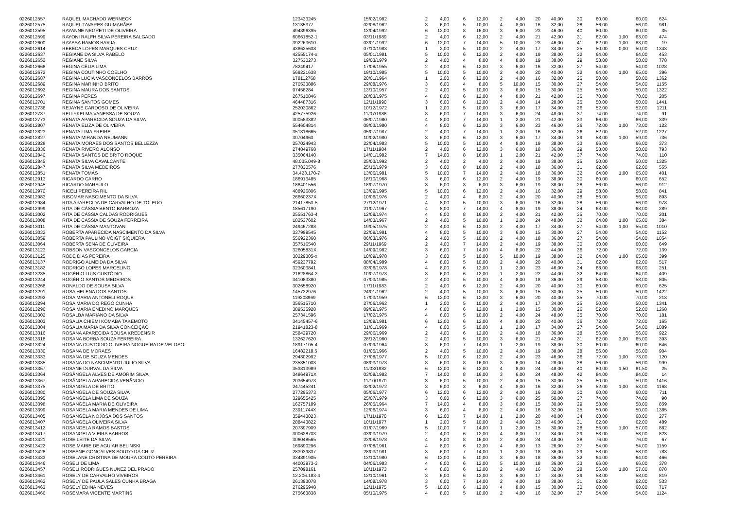| 0226012557 | RAQUEL MACHADO WERNECK | 123433245 | 15/02/1982 | 2 | 4,00 | 6 | 12,00 | 2 | 4,00 | 20 | 40,00 | 30 | 60,00 | | 60,00 | 624 |
| 0226012575 | RAQUEL TAVARES GUIMARÃES | 13135377 | 02/08/1962 | 3 | 6,00 | 5 | 10,00 | 4 | 8,00 | 16 | 32,00 | 28 | 56,00 | | 56,00 | 981 |
| 0226012595 | RAYANNE NEGRETI DE OLIVEIRA | 494896395 | 13/04/1992 | 6 | 12,00 | 8 | 16,00 | 3 | 6,00 | 23 | 46,00 | 40 | 80,00 | | 80,00 | 35 |
| 0226012599 | RAYONI RALFH SILVA PEREIRA SALGADO | 60661852-1 | 03/11/1989 | 2 | 4,00 | 6 | 12,00 | 2 | 4,00 | 21 | 42,00 | 31 | 62,00 | 1,00 | 63,00 | 474 |
| 0226012600 | RAYSSA RAMOS BARJA | 392263610 | 03/01/1992 | 6 | 12,00 | 7 | 14,00 | 5 | 10,00 | 23 | 46,00 | 41 | 82,00 | 1,00 | 83,00 | 19 |
| 0226012614 | REBECA LOPES MARQUES CRUZ | 438625638 | 07/10/1983 | 1 | 2,00 | 5 | 10,00 | 2 | 4,00 | 17 | 34,00 | 25 | 50,00 | 0,00 | 50,00 | 1343 |
| 0226012637 | REGIANE DA SILVA RABELO | 42555174-x | 05/01/1981 | 5 | 10,00 | 6 | 12,00 | 2 | 4,00 | 19 | 38,00 | 32 | 64,00 | | 64,00 | 453 |
| 0226012652 | REGIANE SILVA | 327530273 | 19/03/1979 | 2 | 4,00 | 4 | 8,00 | 4 | 8,00 | 19 | 38,00 | 29 | 58,00 | | 58,00 | 778 |
| 0226012668 | REGINA CÉLIA LIMA | 78249417 | 17/08/1955 | 2 | 4,00 | 6 | 12,00 | 3 | 6,00 | 16 | 32,00 | 27 | 54,00 | | 54,00 | 1028 |
| 0226012672 | REGINA COUTINHO COELHO | 569221638 | 19/10/1985 | 5 | 10,00 | 5 | 10,00 | 2 | 4,00 | 20 | 40,00 | 32 | 64,00 | 1,00 | 65,00 | 396 |
| 0226012687 | REGINA LUCIA VASCONCELOS BARROS | 178112768 | 20/01/1964 | 1 | 2,00 | 6 | 12,00 | 2 | 4,00 | 16 | 32,00 | 25 | 50,00 | | 50,00 | 1362 |
| 0226012689 | REGINA MARINHO BRITO | 270533886 | 29/08/1976 | 3 | 6,00 | 4 | 8,00 | 5 | 10,00 | 15 | 30,00 | 27 | 54,00 | | 54,00 | 1155 |
| 0226012692 | REGINA MAURA DOS SANTOS | 97458284 | 13/10/1957 | 2 | 4,00 | 5 | 10,00 | 3 | 6,00 | 15 | 30,00 | 25 | 50,00 | | 50,00 | 1322 |
| 0226012697 | REGINA PERES | 267510846 | 28/03/1975 | 4 | 8,00 | 6 | 12,00 | 4 | 8,00 | 21 | 42,00 | 35 | 70,00 | | 70,00 | 205 |
| 0226012701 | REGINA SANTOS GOMES | 464487316 | 12/11/1990 | 3 | 6,00 | 6 | 12,00 | 2 | 4,00 | 14 | 28,00 | 25 | 50,00 | | 50,00 | 1441 |
| 0226012736 | REJAYNE CARDOSO DE OLIVEIRA | 252030862 | 10/12/1972 | 1 | 2,00 | 5 | 10,00 | 3 | 6,00 | 17 | 34,00 | 26 | 52,00 | | 52,00 | 1211 |
| 0226012737 | RELLYKELMA VANESSA DE SOUZA | 425775926 | 11/07/1988 | 3 | 6,00 | 7 | 14,00 | 3 | 6,00 | 24 | 48,00 | 37 | 74,00 | | 74,00 | 91 |
| 0226012773 | RENATA APARECIDA SOUZA DA SILVA | 300583382 | 06/07/1980 | 4 | 8,00 | 7 | 14,00 | 1 | 2,00 | 21 | 42,00 | 33 | 66,00 | | 66,00 | 339 |
| 0226012807 | RENATA ELIZA DE OLIVEIRA | 554604814 | 09/03/1980 | 4 | 8,00 | 6 | 12,00 | 3 | 6,00 | 23 | 46,00 | 36 | 72,00 | 1,00 | 73,00 | 122 |
| 0226012823 | RENATA LIMA FREIRE | 351318665 | 05/07/1987 | 2 | 4,00 | 7 | 14,00 | 1 | 2,00 | 16 | 32,00 | 26 | 52,00 | | 52,00 | 1227 |
| 0226012827 | RENATA MIRANDA NEUMANN | 30704963 | 10/02/1980 | 3 | 6,00 | 6 | 12,00 | 3 | 6,00 | 17 | 34,00 | 29 | 58,00 | 1,00 | 59,00 | 736 |
| 0226012828 | RENATA MORAES DOS SANTOS BELLEZZA | 257024943 | 22/04/1983 | 5 | 10,00 | 5 | 10,00 | 4 | 8,00 | 19 | 38,00 | 33 | 66,00 | | 66,00 | 373 |
| 0226012836 | RENATA RIVERO ALONSO | 274849768 | 17/11/1984 | 2 | 4,00 | 6 | 12,00 | 3 | 6,00 | 18 | 36,00 | 29 | 58,00 | | 58,00 | 793 |
| 0226012840 | RENATA SANTOS DE BRITO ROQUE | 335064140 | 14/01/1982 | 7 | 14,00 | 8 | 16,00 | 1 | 2,00 | 21 | 42,00 | 37 | 74,00 | | 74,00 | 110 |
| 0226012845 | RENATA SILVA CAVALCANTE | 48.035.049-8 | 25/03/1992 | 2 | 4,00 | 2 | 4,00 | 2 | 4,00 | 19 | 38,00 | 25 | 50,00 | | 50,00 | 1325 |
| 0226012847 | RENATA SILVA MEDEIROS | 277830576 | 25/10/1979 | 3 | 6,00 | 8 | 16,00 | 2 | 4,00 | 18 | 36,00 | 31 | 62,00 | | 62,00 | 555 |
| 0226012851 | RENATA TOMÁS | 34.423.170-7 | 13/06/1981 | 5 | 10,00 | 7 | 14,00 | 2 | 4,00 | 18 | 36,00 | 32 | 64,00 | 1,00 | 65,00 | 401 |
| 0226012913 | RICARDO CARRO | 186913485 | 18/10/1968 | 3 | 6,00 | 6 | 12,00 | 2 | 4,00 | 19 | 38,00 | 30 | 60,00 | | 60,00 | 652 |
| 0226012945 | RICARDO MARSULO | 188401556 | 18/07/1970 | 3 | 6,00 | 3 | 6,00 | 3 | 6,00 | 19 | 38,00 | 28 | 56,00 | | 56,00 | 912 |
| 0226012970 | RICELI PEREIRA RIL | 408926806 | 13/09/1995 | 5 | 10,00 | 6 | 12,00 | 2 | 4,00 | 16 | 32,00 | 29 | 58,00 | | 58,00 | 841 |
| 0226012983 | RISOMAR NASCIMENTO DA SILVA | 26660237X | 10/06/1976 | 2 | 4,00 | 4 | 8,00 | 2 | 4,00 | 20 | 40,00 | 28 | 56,00 | | 56,00 | 893 |
| 0226012984 | RITA APARECIDA DE CARVALHO DE TOLEDO | 21417853-5 | 27/12/1971 | 4 | 8,00 | 5 | 10,00 | 3 | 6,00 | 16 | 32,00 | 28 | 56,00 | | 56,00 | 978 |
| 0226012999 | RITA DE CÁSSIA BENTO BARBOZA | 185617190 | 21/07/1967 | 4 | 8,00 | 7 | 14,00 | 4 | 8,00 | 19 | 38,00 | 34 | 68,00 | | 68,00 | 289 |
| 0226013002 | RITA DE CÁSSIA CALDAS RODRIGUES | 25551763-4 | 12/09/1974 | 4 | 8,00 | 8 | 16,00 | 2 | 4,00 | 21 | 42,00 | 35 | 70,00 | | 70,00 | 201 |
| 0226013008 | RITA DE CASSIA DE SOUZA FERREIRA | 182537602 | 14/03/1967 | 2 | 4,00 | 5 | 10,00 | 1 | 2,00 | 24 | 48,00 | 32 | 64,00 | 1,00 | 65,00 | 384 |
| 0226013011 | RITA DE CÁSSIA MANTOVAN | 249467288 | 19/05/1975 | 2 | 4,00 | 6 | 12,00 | 2 | 4,00 | 17 | 34,00 | 27 | 54,00 | 1,00 | 55,00 | 1010 |
| 0226013032 | ROBERTA APARECIDA NASCIMENTO DA SILVA | 337999545 | 22/09/1981 | 4 | 8,00 | 5 | 10,00 | 3 | 6,00 | 15 | 30,00 | 27 | 54,00 | | 54,00 | 1152 |
| 0226013059 | ROBERTA PAULINO VOIGT SIQUIERA | 556922360 | 06/03/1976 | 2 | 4,00 | 5 | 10,00 | 2 | 4,00 | 18 | 36,00 | 27 | 54,00 | | 54,00 | 1054 |
| 0226013064 | ROBERTA SENA DE OLIVEIRA | 357516540 | 29/11/1969 | 2 | 4,00 | 7 | 14,00 | 2 | 4,00 | 19 | 38,00 | 30 | 60,00 | | 60,00 | 649 |
| 0226013123 | ROBSON VASCONCELOS GARCIA | 32605831X | 14/09/1982 | 3 | 6,00 | 7 | 14,00 | 4 | 8,00 | 22 | 44,00 | 36 | 72,00 | | 72,00 | 139 |
| 0226013125 | RODE DIAS PEREIRA | 30229305-x | 10/09/1978 | 3 | 6,00 | 5 | 10,00 | 5 | 10,00 | 19 | 38,00 | 32 | 64,00 | 1,00 | 65,00 | 399 |
| 0226013137 | RODRIGO ALMEIDA DA SILVA | 459237792 | 08/04/1989 | 4 | 8,00 | 5 | 10,00 | 2 | 4,00 | 20 | 40,00 | 31 | 62,00 | | 62,00 | 517 |
| 0226013182 | RODRIGO LOPES MARCELINO | 323603841 | 03/06/1978 | 4 | 8,00 | 6 | 12,00 | 1 | 2,00 | 23 | 46,00 | 34 | 68,00 | | 68,00 | 251 |
| 0226013235 | ROGÉRIO LUIS CUSTÓDIO | 21628864-2 | 10/07/1973 | 3 | 6,00 | 6 | 12,00 | 1 | 2,00 | 22 | 44,00 | 32 | 64,00 | | 64,00 | 409 |
| 0226013244 | ROGÉRIO SANTOS MEDEIROS | 341083380 | 07/03/1985 | 2 | 4,00 | 5 | 10,00 | 4 | 8,00 | 18 | 36,00 | 29 | 58,00 | | 58,00 | 805 |
| 0226013268 | RONALDO DE SOUSA SILVA | 302658920 | 17/11/1983 | 2 | 4,00 | 6 | 12,00 | 2 | 4,00 | 20 | 40,00 | 30 | 60,00 | | 60,00 | 625 |
| 0226013291 | ROSA HELENA DOS SANTOS | 145732976 | 24/01/1962 | 2 | 4,00 | 5 | 10,00 | 3 | 6,00 | 15 | 30,00 | 25 | 50,00 | | 50,00 | 1422 |
| 0226013292 | ROSA MARIA ANTONELI ROQUE | 119208969 | 17/03/1959 | 6 | 12,00 | 6 | 12,00 | 3 | 6,00 | 20 | 40,00 | 35 | 70,00 | | 70,00 | 213 |
| 0226013294 | ROSA MARIA DO REGO CUNHA | 356515710 | 27/06/1962 | 1 | 2,00 | 5 | 10,00 | 2 | 4,00 | 17 | 34,00 | 25 | 50,00 | | 50,00 | 1341 |
| 0226013296 | ROSA MARIA ENEDINO MARQUES | 389535928 | 09/09/1975 | 4 | 8,00 | 6 | 12,00 | 1 | 2,00 | 15 | 30,00 | 26 | 52,00 | | 52,00 | 1268 |
| 0226013302 | ROSALBA MARIANO DA SILVA | 257341596 | 17/02/1975 | 4 | 8,00 | 5 | 10,00 | 2 | 4,00 | 24 | 48,00 | 35 | 70,00 | | 70,00 | 181 |
| 0226013303 | ROSALIA CHIEMI KOMABA TAKEMOTO | 34145457-6 | 13/09/1981 | 6 | 12,00 | 6 | 12,00 | 4 | 8,00 | 20 | 40,00 | 36 | 72,00 | | 72,00 | 165 |
| 0226013304 | ROSALIA MARIA DA SILVA CONCEIÇÃO | 21941823-8 | 31/01/1969 | 4 | 8,00 | 5 | 10,00 | 1 | 2,00 | 17 | 34,00 | 27 | 54,00 | | 54,00 | 1089 |
| 0226013316 | ROSANA APARECIDA SOUSA KREDENSIR | 258429720 | 29/06/1969 | 2 | 4,00 | 6 | 12,00 | 2 | 4,00 | 18 | 36,00 | 28 | 56,00 | | 56,00 | 922 |
| 0226013318 | ROSANA BORBA SOUZA FERREIRA | 132627620 | 28/12/1960 | 2 | 4,00 | 5 | 10,00 | 3 | 6,00 | 21 | 42,00 | 31 | 62,00 | 3,00 | 65,00 | 393 |
| 0226013324 | ROSANA CUSTODIO OLIVEIRA NOGUEIRA DE VELOSO | 18917105-4 | 07/09/1964 | 3 | 6,00 | 7 | 14,00 | 1 | 2,00 | 19 | 38,00 | 30 | 60,00 | | 60,00 | 646 |
| 0226013330 | ROSANA DE MORAES | 16482218.5 | 01/05/1966 | 2 | 4,00 | 5 | 10,00 | 2 | 4,00 | 19 | 38,00 | 28 | 56,00 | | 56,00 | 904 |
| 0226013333 | ROSANA DE SOUZA MENDES | 294302992 | 27/08/1977 | 5 | 10,00 | 6 | 12,00 | 2 | 4,00 | 23 | 46,00 | 36 | 72,00 | 1,00 | 73,00 | 120 |
| 0226013335 | ROSANA DO NASCIMENTO JULIO SILVA | 235351003 | 08/03/1973 | 3 | 6,00 | 8 | 16,00 | 3 | 6,00 | 14 | 28,00 | 28 | 56,00 | | 56,00 | 999 |
| 0226013357 | ROSANE DURVAL DA SILVA | 353813989 | 11/03/1982 | 6 | 12,00 | 6 | 12,00 | 4 | 8,00 | 24 | 48,00 | 40 | 80,00 | 1,50 | 81,50 | 25 |
| 0226013364 | ROSÂNGELA ALVES DE AMORIM SILVA | 34864971X | 03/08/1982 | 7 | 14,00 | 8 | 16,00 | 3 | 6,00 | 24 | 48,00 | 42 | 84,00 | | 84,00 | 14 |
| 0226013367 | ROSÂNGELA APARECIDA VENÂNCIO | 203654973 | 11/10/1970 | 3 | 6,00 | 5 | 10,00 | 2 | 4,00 | 15 | 30,00 | 25 | 50,00 | | 50,00 | 1416 |
| 0226013375 | ROSANGELA DE BRITO | 247445241 | 02/02/1972 | 3 | 6,00 | 3 | 6,00 | 4 | 8,00 | 16 | 32,00 | 26 | 52,00 | 1,00 | 53,00 | 1168 |
| 0226013380 | ROSÂNGELA DE SOUZA SILVA | 277295373 | 05/06/1977 | 6 | 12,00 | 6 | 12,00 | 2 | 4,00 | 16 | 32,00 | 30 | 60,00 | | 60,00 | 711 |
| 0226013395 | ROSANGELA LIMA DE SOUZA | 329655425 | 25/07/1979 | 3 | 6,00 | 6 | 12,00 | 3 | 6,00 | 25 | 50,00 | 37 | 74,00 | | 74,00 | 90 |
| 0226013398 | ROSANGELA MARIA DE OLIVEIRA | 162757189 | 26/05/1964 | 7 | 14,00 | 4 | 8,00 | 3 | 6,00 | 15 | 30,00 | 29 | 58,00 | | 58,00 | 859 |
| 0226013399 | ROSANGELA MARIA MENDES DE LIMA | 23911744X | 12/06/1974 | 3 | 6,00 | 4 | 8,00 | 2 | 4,00 | 16 | 32,00 | 25 | 50,00 | | 50,00 | 1385 |
| 0226013405 | ROSANGELA NOJOSA DOS SANTOS | 359443023 | 17/11/1970 | 6 | 12,00 | 7 | 14,00 | 1 | 2,00 | 20 | 40,00 | 34 | 68,00 | | 68,00 | 277 |
| 0226013407 | ROSÂNGELA OLIVEIRA SILVA | 288443822 | 10/11/1977 | 1 | 2,00 | 5 | 10,00 | 2 | 4,00 | 23 | 46,00 | 31 | 62,00 | | 62,00 | 489 |
| 0226013412 | ROSANGELA RAMOS BASTOS | 207397909 | 01/07/1969 | 5 | 10,00 | 7 | 14,00 | 1 | 2,00 | 15 | 30,00 | 28 | 56,00 | 1,00 | 57,00 | 882 |
| 0226013417 | ROSANGELA VIEIRA BARROS | 300628703 | 03/03/1979 | 2 | 4,00 | 6 | 12,00 | 4 | 8,00 | 17 | 34,00 | 29 | 58,00 | | 58,00 | 823 |
| 0226013421 | ROSE LEITE DA SILVA | 306048565 | 23/08/1978 | 4 | 8,00 | 8 | 16,00 | 2 | 4,00 | 24 | 48,00 | 38 | 76,00 | | 76,00 | 67 |
| 0226013422 | ROSE MARIE DE AGUIAR BELINSKI | 169890296 | 07/08/1961 | 4 | 8,00 | 6 | 12,00 | 4 | 8,00 | 13 | 26,00 | 27 | 54,00 | | 54,00 | 1159 |
| 0226013428 | ROSEANE GONÇALVES SOUTO DA CRUZ | 283939837 | 28/03/1981 | 3 | 6,00 | 7 | 14,00 | 1 | 2,00 | 18 | 36,00 | 29 | 58,00 | | 58,00 | 783 |
| 0226013433 | ROSELANE CRISTINA DE MOURA COUTO PEREIRA | 334891905 | 13/10/1980 | 6 | 12,00 | 5 | 10,00 | 3 | 6,00 | 18 | 36,00 | 32 | 64,00 | | 64,00 | 466 |
| 0226013446 | ROSELI DE LIMA | 44003973-3 | 04/06/1983 | 4 | 8,00 | 6 | 12,00 | 5 | 10,00 | 18 | 36,00 | 33 | 66,00 | | 66,00 | 378 |
| 0226013457 | ROSELI RODRIGUES NUNEZ DEL PRADO | 257098161 | 10/11/1973 | 4 | 8,00 | 6 | 12,00 | 2 | 4,00 | 16 | 32,00 | 28 | 56,00 | 1,00 | 57,00 | 878 |
| 0226013461 | ROSELY DE CARVALHO VIVEIROS | 12.206.183-4 | 12/10/1961 | 3 | 6,00 | 6 | 12,00 | 3 | 6,00 | 17 | 34,00 | 29 | 58,00 | | 58,00 | 819 |
| 0226013462 | ROSELY DE PAULA SALES CUNHA BRAGA | 261393078 | 14/08/1978 | 3 | 6,00 | 7 | 14,00 | 2 | 4,00 | 19 | 38,00 | 31 | 62,00 | | 62,00 | 533 |
| 0226013463 | ROSELY EDINA NEVES | 276295948 | 12/11/1975 | 5 | 10,00 | 6 | 12,00 | 4 | 8,00 | 15 | 30,00 | 30 | 60,00 | | 60,00 | 717 |
| 0226013466 | ROSEMARA VICENTE MARTINS | 275663838 | 05/10/1975 | 4 | 8,00 | 5 | 10,00 | 2 | 4,00 | 16 | 32,00 | 27 | 54,00 | | 54,00 | 1124 |